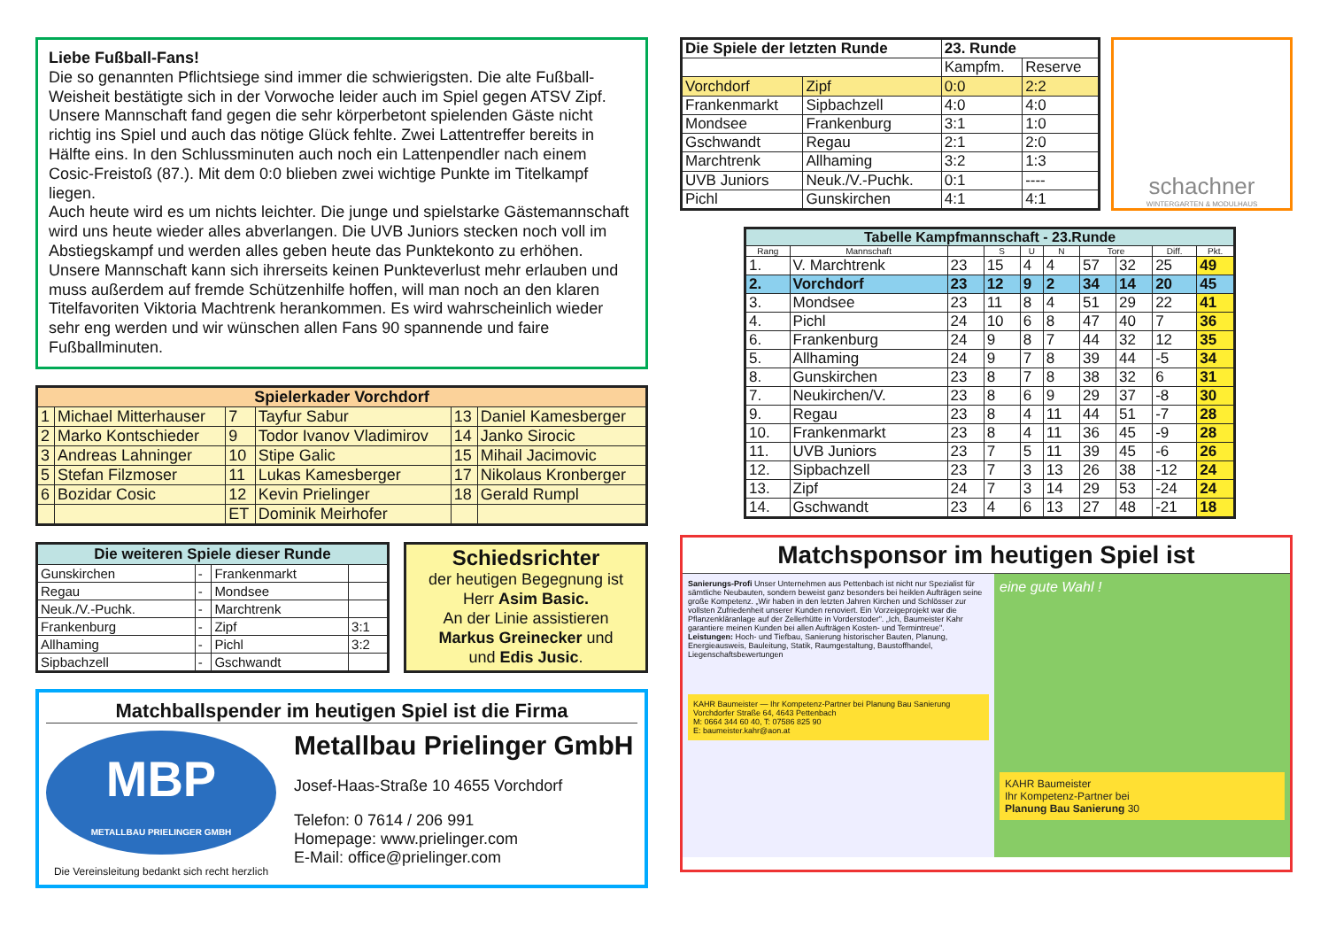Liebe Fußball-Fans!
Die so genannten Pflichtsiege sind immer die schwierigsten. Die alte Fußball-Weisheit bestätigte sich in der Vorwoche leider auch im Spiel gegen ATSV Zipf. Unsere Mannschaft fand gegen die sehr körperbetont spielenden Gäste nicht richtig ins Spiel und auch das nötige Glück fehlte. Zwei Lattentreffer bereits in Hälfte eins. In den Schlussminuten auch noch ein Lattenpendler nach einem Cosic-Freistoß (87.). Mit dem 0:0 blieben zwei wichtige Punkte im Titelkampf liegen.
Auch heute wird es um nichts leichter. Die junge und spielstarke Gästemannschaft wird uns heute wieder alles abverlangen. Die UVB Juniors stecken noch voll im Abstiegskampf und werden alles geben heute das Punktekonto zu erhöhen. Unsere Mannschaft kann sich ihrerseits keinen Punkteverlust mehr erlauben und muss außerdem auf fremde Schützenhilfe hoffen, will man noch an den klaren Titelfavoriten Viktoria Machtrenk herankommen. Es wird wahrscheinlich wieder sehr eng werden und wir wünschen allen Fans 90 spannende und faire Fußballminuten.
| Spielerkader Vorchdorf | | | | | |
| --- | --- | --- | --- | --- | --- |
| 1 | Michael Mitterhauser | 7 | Tayfur Sabur | 13 | Daniel Kamesberger |
| 2 | Marko Kontschieder | 9 | Todor Ivanov Vladimirov | 14 | Janko Sirocic |
| 3 | Andreas Lahninger | 10 | Stipe Galic | 15 | Mihail Jacimovic |
| 5 | Stefan Filzmoser | 11 | Lukas Kamesberger | 17 | Nikolaus Kronberger |
| 6 | Bozidar Cosic | 12 | Kevin Prielinger | 18 | Gerald Rumpl |
| | | ET | Dominik Meirhofer | | |
| Die weiteren Spiele dieser Runde | | | |
| --- | --- | --- | --- |
| Gunskirchen | - | Frankenmarkt | |
| Regau | - | Mondsee | |
| Neuk./V.-Puchk. | - | Marchtrenk | |
| Frankenburg | - | Zipf | 3:1 |
| Allhaming | - | Pichl | 3:2 |
| Sipbachzell | - | Gschwandt | |
Schiedsrichter
der heutigen Begegnung ist
Herr Asim Basic.
An der Linie assistieren
Markus Greinecker und
und Edis Jusic.
Matchballspender im heutigen Spiel ist die Firma
MBP
METALLBAU PRIELINGER GMBH
Die Vereinsleitung bedankt sich recht herzlich
Metallbau Prielinger GmbH
Josef-Haas-Straße 10 4655 Vorchdorf
Telefon: 0 7614 / 206 991
Homepage: www.prielinger.com
E-Mail: office@prielinger.com
| Die Spiele der letzten Runde | | 23. Runde | |
| --- | --- | --- | --- |
| | | Kampfm. | Reserve |
| Vorchdorf | Zipf | 0:0 | 2:2 |
| Frankenmarkt | Sipbachzell | 4:0 | 4:0 |
| Mondsee | Frankenburg | 3:1 | 1:0 |
| Gschwandt | Regau | 2:1 | 2:0 |
| Marchtrenk | Allhaming | 3:2 | 1:3 |
| UVB Juniors | Neuk./V.-Puchk. | 0:1 | ---- |
| Pichl | Gunskirchen | 4:1 | 4:1 |
schachner
WINTERGARTEN & MODULHAUS
| Tabelle Kampfmannschaft - 23.Runde | | | | | | | | | |
| --- | --- | --- | --- | --- | --- | --- | --- | --- | --- |
| Rang | Mannschaft | | S | U | N | Tore | | Diff. | Pkt. |
| 1. | V. Marchtrenk | 23 | 15 | 4 | 4 | 57 | 32 | 25 | 49 |
| 2. | Vorchdorf | 23 | 12 | 9 | 2 | 34 | 14 | 20 | 45 |
| 3. | Mondsee | 23 | 11 | 8 | 4 | 51 | 29 | 22 | 41 |
| 4. | Pichl | 24 | 10 | 6 | 8 | 47 | 40 | 7 | 36 |
| 6. | Frankenburg | 24 | 9 | 8 | 7 | 44 | 32 | 12 | 35 |
| 5. | Allhaming | 24 | 9 | 7 | 8 | 39 | 44 | -5 | 34 |
| 8. | Gunskirchen | 23 | 8 | 7 | 8 | 38 | 32 | 6 | 31 |
| 7. | Neukirchen/V. | 23 | 8 | 6 | 9 | 29 | 37 | -8 | 30 |
| 9. | Regau | 23 | 8 | 4 | 11 | 44 | 51 | -7 | 28 |
| 10. | Frankenmarkt | 23 | 8 | 4 | 11 | 36 | 45 | -9 | 28 |
| 11. | UVB Juniors | 23 | 7 | 5 | 11 | 39 | 45 | -6 | 26 |
| 12. | Sipbachzell | 23 | 7 | 3 | 13 | 26 | 38 | -12 | 24 |
| 13. | Zipf | 24 | 7 | 3 | 14 | 29 | 53 | -24 | 24 |
| 14. | Gschwandt | 23 | 4 | 6 | 13 | 27 | 48 | -21 | 18 |
Matchsponsor im heutigen Spiel ist
Sanierungs-Profi Unser Unternehmen aus Pettenbach ist nicht nur Spezialist für sämtliche Neubauten, sondern beweist ganz besonders bei heiklen Aufträgen seine große Kompetenz. „Wir haben in den letzten Jahren Kirchen und Schlösser zur vollsten Zufriedenheit unserer Kunden renoviert. Ein Vorzeigeprojekt war die Pflanzenkläranlage auf der Zellerhütte in Vorderstoder". „Ich, Baumeister Kahr garantiere meinen Kunden bei allen Aufträgen Kosten- und Termintreue".
Leistungen: Hoch- und Tiefbau, Sanierung historischer Bauten, Planung, Energieausweis, Bauleitung, Statik, Raumgestaltung, Baustoffhandel, Liegenschaftsbewertungen
KAHR Baumeister — Ihr Kompetenz-Partner bei Planung Bau Sanierung
Vorchdorfer Straße 64, 4643 Pettenbach
M: 0664 344 60 40, T: 07586 825 90
E: baumeister.kahr@aon.at
eine gute Wahl !
KAHR Baumeister
Ihr Kompetenz-Partner bei
Planung Bau Sanierung 30